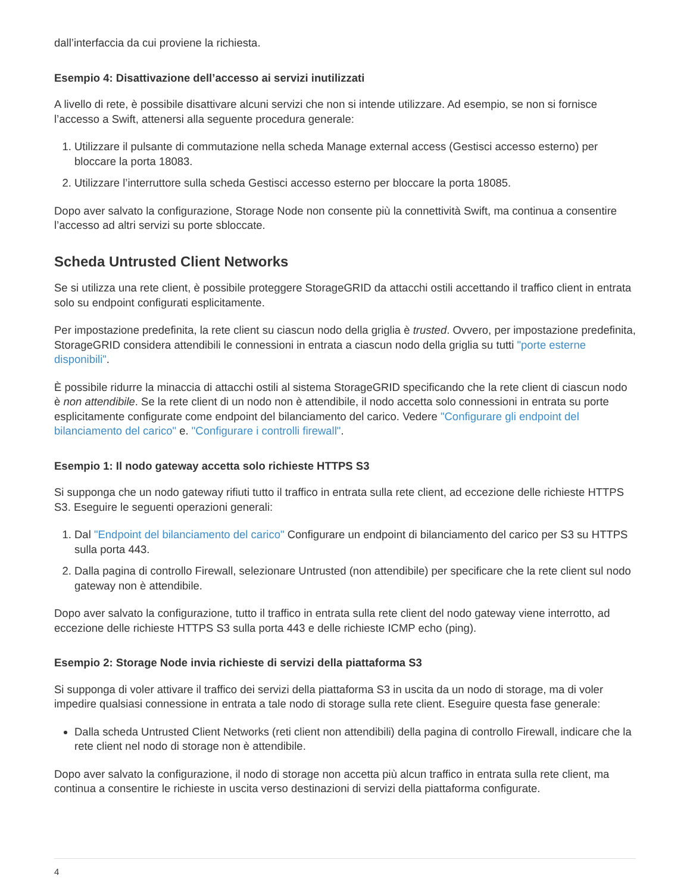dall’interfaccia da cui proviene la richiesta.
Esempio 4: Disattivazione dell’accesso ai servizi inutilizzati
A livello di rete, è possibile disattivare alcuni servizi che non si intende utilizzare. Ad esempio, se non si fornisce l’accesso a Swift, attenersi alla seguente procedura generale:
1. Utilizzare il pulsante di commutazione nella scheda Manage external access (Gestisci accesso esterno) per bloccare la porta 18083.
2. Utilizzare l’interruttore sulla scheda Gestisci accesso esterno per bloccare la porta 18085.
Dopo aver salvato la configurazione, Storage Node non consente più la connettività Swift, ma continua a consentire l’accesso ad altri servizi su porte sbloccate.
Scheda Untrusted Client Networks
Se si utilizza una rete client, è possibile proteggere StorageGRID da attacchi ostili accettando il traffico client in entrata solo su endpoint configurati esplicitamente.
Per impostazione predefinita, la rete client su ciascun nodo della griglia è trusted. Ovvero, per impostazione predefinita, StorageGRID considera attendibili le connessioni in entrata a ciascun nodo della griglia su tutti "porte esterne disponibili".
È possibile ridurre la minaccia di attacchi ostili al sistema StorageGRID specificando che la rete client di ciascun nodo è non attendibile. Se la rete client di un nodo non è attendibile, il nodo accetta solo connessioni in entrata su porte esplicitamente configurate come endpoint del bilanciamento del carico. Vedere "Configurare gli endpoint del bilanciamento del carico" e. "Configurare i controlli firewall".
Esempio 1: Il nodo gateway accetta solo richieste HTTPS S3
Si supponga che un nodo gateway rifiuti tutto il traffico in entrata sulla rete client, ad eccezione delle richieste HTTPS S3. Eseguire le seguenti operazioni generali:
1. Dal "Endpoint del bilanciamento del carico" Configurare un endpoint di bilanciamento del carico per S3 su HTTPS sulla porta 443.
2. Dalla pagina di controllo Firewall, selezionare Untrusted (non attendibile) per specificare che la rete client sul nodo gateway non è attendibile.
Dopo aver salvato la configurazione, tutto il traffico in entrata sulla rete client del nodo gateway viene interrotto, ad eccezione delle richieste HTTPS S3 sulla porta 443 e delle richieste ICMP echo (ping).
Esempio 2: Storage Node invia richieste di servizi della piattaforma S3
Si supponga di voler attivare il traffico dei servizi della piattaforma S3 in uscita da un nodo di storage, ma di voler impedire qualsiasi connessione in entrata a tale nodo di storage sulla rete client. Eseguire questa fase generale:
Dalla scheda Untrusted Client Networks (reti client non attendibili) della pagina di controllo Firewall, indicare che la rete client nel nodo di storage non è attendibile.
Dopo aver salvato la configurazione, il nodo di storage non accetta più alcun traffico in entrata sulla rete client, ma continua a consentire le richieste in uscita verso destinazioni di servizi della piattaforma configurate.
4